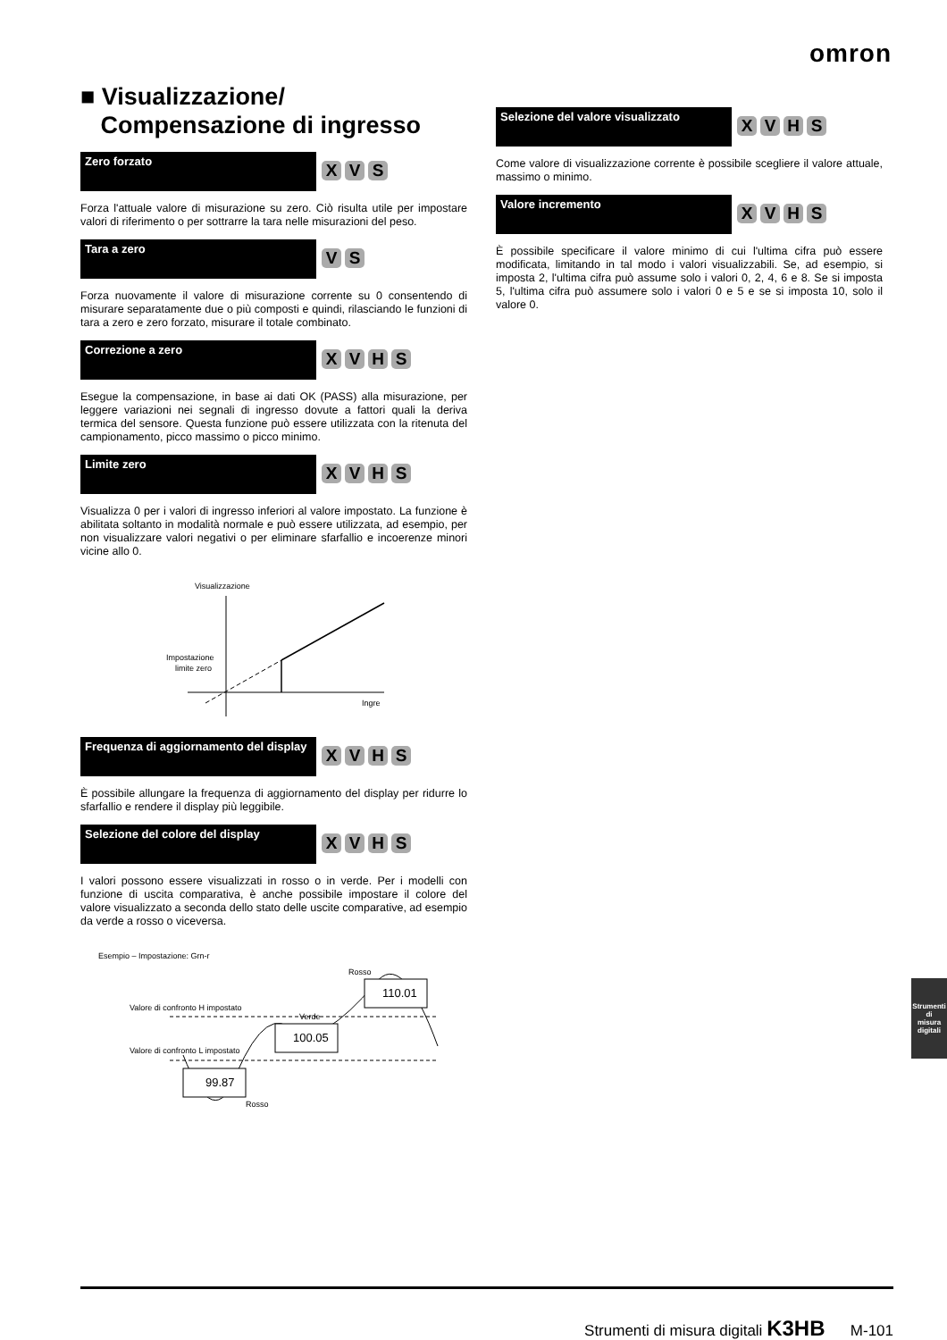omron
■ Visualizzazione/
Compensazione di ingresso
Zero forzato
XVS
Forza l'attuale valore di misurazione su zero. Ciò risulta utile per impostare valori di riferimento o per sottrarre la tara nelle misurazioni del peso.
Tara a zero
VS
Forza nuovamente il valore di misurazione corrente su 0 consentendo di misurare separatamente due o più composti e quindi, rilasciando le funzioni di tara a zero e zero forzato, misurare il totale combinato.
Correzione a zero
XVHS
Esegue la compensazione, in base ai dati OK (PASS) alla misurazione, per leggere variazioni nei segnali di ingresso dovute a fattori quali la deriva termica del sensore. Questa funzione può essere utilizzata con la ritenuta del campionamento, picco massimo o picco minimo.
Limite zero
XVHS
Visualizza 0 per i valori di ingresso inferiori al valore impostato. La funzione è abilitata soltanto in modalità normale e può essere utilizzata, ad esempio, per non visualizzare valori negativi o per eliminare sfarfallio e incoerenze minori vicine allo 0.
Visualizzazione
Impostazione
limite zero
Ingre
Frequenza di aggiornamento del display
XVHS
È possibile allungare la frequenza di aggiornamento del display per ridurre lo sfarfallio e rendere il display più leggibile.
Selezione del colore del display
XVHS
I valori possono essere visualizzati in rosso o in verde. Per i modelli con funzione di uscita comparativa, è anche possibile impostare il colore del valore visualizzato a seconda dello stato delle uscite comparative, ad esempio da verde a rosso o viceversa.
Esempio – Impostazione: Grn-r
Rosso
Valore di confronto H impostato
Verde
Valore di confronto L impostato
99.87
100.05
110.01
Rosso
Selezione del valore visualizzato
XVHS
Come valore di visualizzazione corrente è possibile scegliere il valore attuale, massimo o minimo.
Valore incremento
XVHS
È possibile specificare il valore minimo di cui l'ultima cifra può essere modificata, limitando in tal modo i valori visualizzabili. Se, ad esempio, si imposta 2, l'ultima cifra può assume solo i valori 0, 2, 4, 6 e 8. Se si imposta 5, l'ultima cifra può assumere solo i valori 0 e 5 e se si imposta 10, solo il valore 0.
Strumenti di
misura digitali
Strumenti di misura digitali K3HB M-101